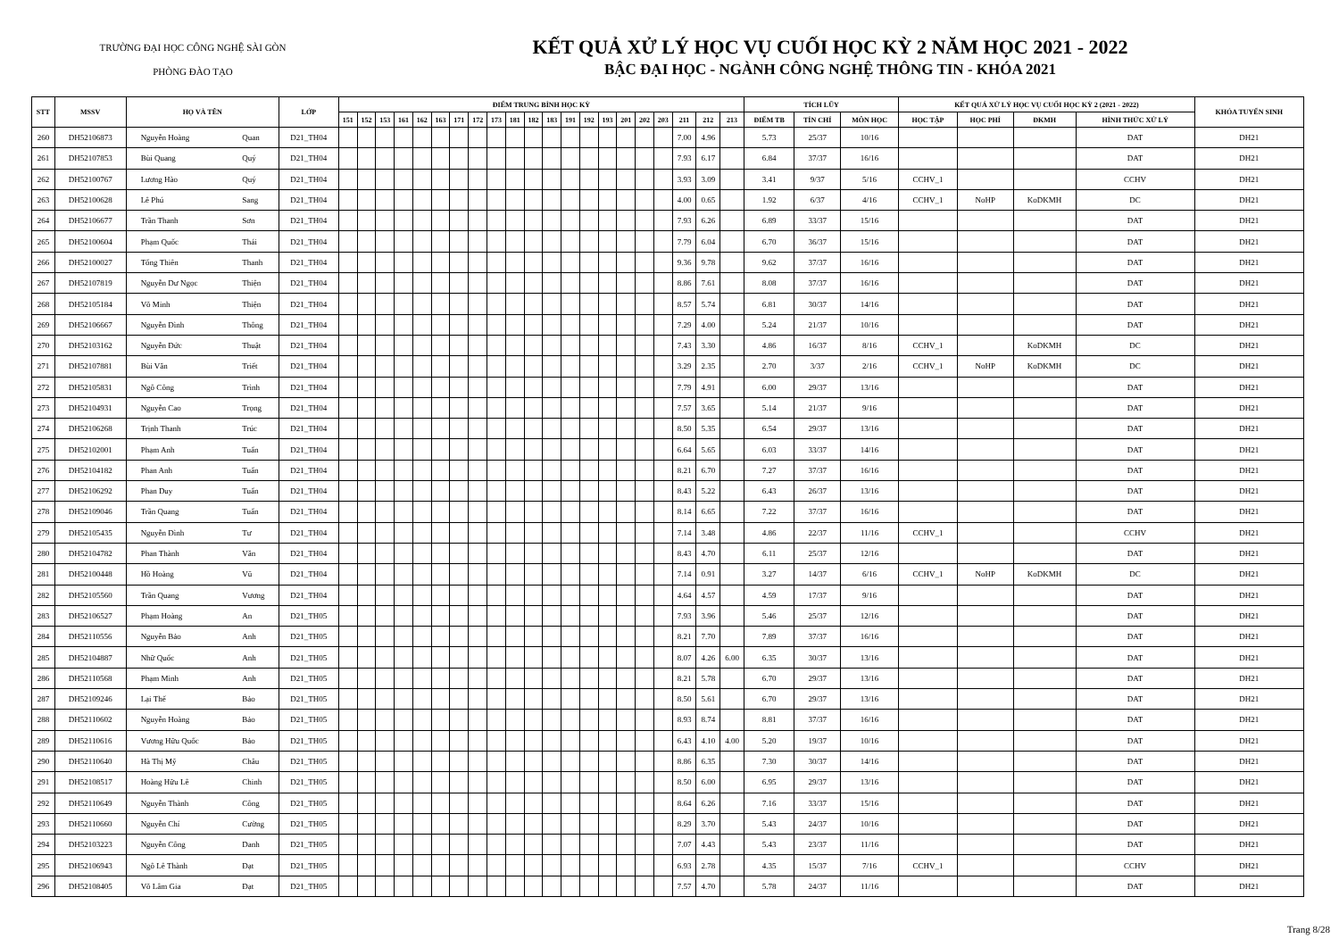TRƯỜNG ĐẠI HỌC CÔNG NGHỆ SÀI GÒN
PHÒNG ĐÀO TẠO
KẾT QUẢ XỬ LÝ HỌC VỤ CUỐI HỌC KỲ 2 NĂM HỌC 2021 - 2022
BẬC ĐẠI HỌC - NGÀNH CÔNG NGHỆ THÔNG TIN - KHÓA 2021
| STT | MSSV | HỌ VÀ TÊN | | LỚP | ĐIỂM TRUNG BÌNH HỌC KỲ | | | | | | | | | | | | | | | | | | | | | TÍCH LŨY | | | KẾT QUẢ XỬ LÝ HỌC VỤ CUỐI HỌC KỲ 2 (2021 - 2022) | | | | KHÓA TUYỂN SINH |
| --- | --- | --- | --- | --- | --- | --- | --- | --- | --- | --- | --- | --- | --- | --- | --- | --- | --- | --- | --- | --- | --- | --- | --- | --- | --- | --- | --- | --- | --- | --- | --- | --- | --- |
| | | | | | 151 | 152 | 153 | 161 | 162 | 163 | 171 | 172 | 173 | 181 | 182 | 183 | 191 | 192 | 193 | 201 | 202 | 203 | 211 | 212 | 213 | ĐIỂM TB | TÍN CHỈ | MÔN HỌC | HỌC TẬP | HỌC PHÍ | ĐKMH | HÌNH THỨC XỬ LÝ | |
| 260 | DH52106873 | Nguyễn Hoàng | Quan | D21_TH04 | | | | | | | | | | | | | | | | | | | 7.00 | 4.96 | | 5.73 | 25/37 | 10/16 | | | | DAT | DH21 |
| 261 | DH52107853 | Bùi Quang | Quý | D21_TH04 | | | | | | | | | | | | | | | | | | | 7.93 | 6.17 | | 6.84 | 37/37 | 16/16 | | | | DAT | DH21 |
| 262 | DH52100767 | Lương Hào | Quý | D21_TH04 | | | | | | | | | | | | | | | | | | | 3.93 | 3.09 | | 3.41 | 9/37 | 5/16 | CCHV_1 | | | CCHV | DH21 |
| 263 | DH52100628 | Lê Phú | Sang | D21_TH04 | | | | | | | | | | | | | | | | | | | 4.00 | 0.65 | | 1.92 | 6/37 | 4/16 | CCHV_1 | NoHP | KoDKMH | DC | DH21 |
| 264 | DH52106677 | Trần Thanh | Sơn | D21_TH04 | | | | | | | | | | | | | | | | | | | 7.93 | 6.26 | | 6.89 | 33/37 | 15/16 | | | | DAT | DH21 |
| 265 | DH52100604 | Phạm Quốc | Thái | D21_TH04 | | | | | | | | | | | | | | | | | | | 7.79 | 6.04 | | 6.70 | 36/37 | 15/16 | | | | DAT | DH21 |
| 266 | DH52100027 | Tống Thiên | Thanh | D21_TH04 | | | | | | | | | | | | | | | | | | | 9.36 | 9.78 | | 9.62 | 37/37 | 16/16 | | | | DAT | DH21 |
| 267 | DH52107819 | Nguyễn Dư Ngọc | Thiện | D21_TH04 | | | | | | | | | | | | | | | | | | | 8.86 | 7.61 | | 8.08 | 37/37 | 16/16 | | | | DAT | DH21 |
| 268 | DH52105184 | Võ Minh | Thiện | D21_TH04 | | | | | | | | | | | | | | | | | | | 8.57 | 5.74 | | 6.81 | 30/37 | 14/16 | | | | DAT | DH21 |
| 269 | DH52106667 | Nguyễn Đình | Thông | D21_TH04 | | | | | | | | | | | | | | | | | | | 7.29 | 4.00 | | 5.24 | 21/37 | 10/16 | | | | DAT | DH21 |
| 270 | DH52103162 | Nguyễn Đức | Thuật | D21_TH04 | | | | | | | | | | | | | | | | | | | 7.43 | 3.30 | | 4.86 | 16/37 | 8/16 | CCHV_1 | | KoDKMH | DC | DH21 |
| 271 | DH52107881 | Bùi Văn | Triết | D21_TH04 | | | | | | | | | | | | | | | | | | | 3.29 | 2.35 | | 2.70 | 3/37 | 2/16 | CCHV_1 | NoHP | KoDKMH | DC | DH21 |
| 272 | DH52105831 | Ngô Công | Trình | D21_TH04 | | | | | | | | | | | | | | | | | | | 7.79 | 4.91 | | 6.00 | 29/37 | 13/16 | | | | DAT | DH21 |
| 273 | DH52104931 | Nguyễn Cao | Trọng | D21_TH04 | | | | | | | | | | | | | | | | | | | 7.57 | 3.65 | | 5.14 | 21/37 | 9/16 | | | | DAT | DH21 |
| 274 | DH52106268 | Trịnh Thanh | Trúc | D21_TH04 | | | | | | | | | | | | | | | | | | | 8.50 | 5.35 | | 6.54 | 29/37 | 13/16 | | | | DAT | DH21 |
| 275 | DH52102001 | Phạm Anh | Tuấn | D21_TH04 | | | | | | | | | | | | | | | | | | | 6.64 | 5.65 | | 6.03 | 33/37 | 14/16 | | | | DAT | DH21 |
| 276 | DH52104182 | Phan Anh | Tuấn | D21_TH04 | | | | | | | | | | | | | | | | | | | 8.21 | 6.70 | | 7.27 | 37/37 | 16/16 | | | | DAT | DH21 |
| 277 | DH52106292 | Phan Duy | Tuấn | D21_TH04 | | | | | | | | | | | | | | | | | | | 8.43 | 5.22 | | 6.43 | 26/37 | 13/16 | | | | DAT | DH21 |
| 278 | DH52109046 | Trần Quang | Tuấn | D21_TH04 | | | | | | | | | | | | | | | | | | | 8.14 | 6.65 | | 7.22 | 37/37 | 16/16 | | | | DAT | DH21 |
| 279 | DH52105435 | Nguyễn Đình | Tư | D21_TH04 | | | | | | | | | | | | | | | | | | | 7.14 | 3.48 | | 4.86 | 22/37 | 11/16 | CCHV_1 | | | CCHV | DH21 |
| 280 | DH52104782 | Phan Thành | Văn | D21_TH04 | | | | | | | | | | | | | | | | | | | 8.43 | 4.70 | | 6.11 | 25/37 | 12/16 | | | | DAT | DH21 |
| 281 | DH52100448 | Hồ Hoàng | Vũ | D21_TH04 | | | | | | | | | | | | | | | | | | | 7.14 | 0.91 | | 3.27 | 14/37 | 6/16 | CCHV_1 | NoHP | KoDKMH | DC | DH21 |
| 282 | DH52105560 | Trần Quang | Vương | D21_TH04 | | | | | | | | | | | | | | | | | | | 4.64 | 4.57 | | 4.59 | 17/37 | 9/16 | | | | DAT | DH21 |
| 283 | DH52106527 | Phạm Hoàng | An | D21_TH05 | | | | | | | | | | | | | | | | | | | 7.93 | 3.96 | | 5.46 | 25/37 | 12/16 | | | | DAT | DH21 |
| 284 | DH52110556 | Nguyễn Bảo | Anh | D21_TH05 | | | | | | | | | | | | | | | | | | | 8.21 | 7.70 | | 7.89 | 37/37 | 16/16 | | | | DAT | DH21 |
| 285 | DH52104887 | Nhữ Quốc | Anh | D21_TH05 | | | | | | | | | | | | | | | | | | | 8.07 | 4.26 | 6.00 | 6.35 | 30/37 | 13/16 | | | | DAT | DH21 |
| 286 | DH52110568 | Phạm Minh | Anh | D21_TH05 | | | | | | | | | | | | | | | | | | | 8.21 | 5.78 | | 6.70 | 29/37 | 13/16 | | | | DAT | DH21 |
| 287 | DH52109246 | Lại Thế | Bảo | D21_TH05 | | | | | | | | | | | | | | | | | | | 8.50 | 5.61 | | 6.70 | 29/37 | 13/16 | | | | DAT | DH21 |
| 288 | DH52110602 | Nguyễn Hoàng | Bảo | D21_TH05 | | | | | | | | | | | | | | | | | | | 8.93 | 8.74 | | 8.81 | 37/37 | 16/16 | | | | DAT | DH21 |
| 289 | DH52110616 | Vương Hữu Quốc | Bảo | D21_TH05 | | | | | | | | | | | | | | | | | | | 6.43 | 4.10 | 4.00 | 5.20 | 19/37 | 10/16 | | | | DAT | DH21 |
| 290 | DH52110640 | Hà Thị Mỹ | Châu | D21_TH05 | | | | | | | | | | | | | | | | | | | 8.86 | 6.35 | | 7.30 | 30/37 | 14/16 | | | | DAT | DH21 |
| 291 | DH52108517 | Hoàng Hữu Lê | Chinh | D21_TH05 | | | | | | | | | | | | | | | | | | | 8.50 | 6.00 | | 6.95 | 29/37 | 13/16 | | | | DAT | DH21 |
| 292 | DH52110649 | Nguyễn Thành | Công | D21_TH05 | | | | | | | | | | | | | | | | | | | 8.64 | 6.26 | | 7.16 | 33/37 | 15/16 | | | | DAT | DH21 |
| 293 | DH52110660 | Nguyễn Chí | Cường | D21_TH05 | | | | | | | | | | | | | | | | | | | 8.29 | 3.70 | | 5.43 | 24/37 | 10/16 | | | | DAT | DH21 |
| 294 | DH52103223 | Nguyễn Công | Danh | D21_TH05 | | | | | | | | | | | | | | | | | | | 7.07 | 4.43 | | 5.43 | 23/37 | 11/16 | | | | DAT | DH21 |
| 295 | DH52106943 | Ngô Lê Thành | Đạt | D21_TH05 | | | | | | | | | | | | | | | | | | | 6.93 | 2.78 | | 4.35 | 15/37 | 7/16 | CCHV_1 | | | CCHV | DH21 |
| 296 | DH52108405 | Võ Lâm Gia | Đạt | D21_TH05 | | | | | | | | | | | | | | | | | | | 7.57 | 4.70 | | 5.78 | 24/37 | 11/16 | | | | DAT | DH21 |
Trang 8/28